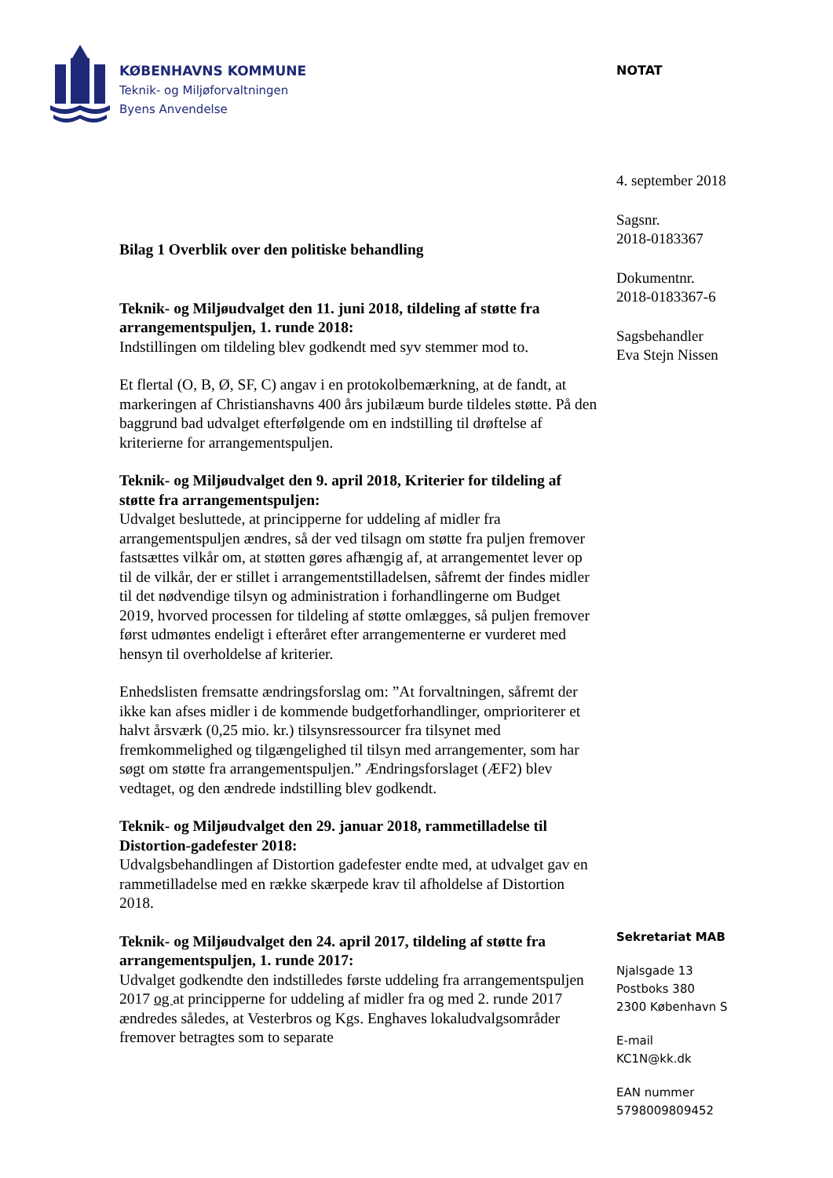KØBENHAVNS KOMMUNE
Teknik- og Miljøforvaltningen
Byens Anvendelse
NOTAT
4. september 2018
Sagsnr.
2018-0183367
Dokumentnr.
2018-0183367-6
Sagsbehandler
Eva Stejn Nissen
Bilag 1 Overblik over den politiske behandling
Teknik- og Miljøudvalget den 11. juni 2018, tildeling af støtte fra arrangementspuljen, 1. runde 2018:
Indstillingen om tildeling blev godkendt med syv stemmer mod to.
Et flertal (O, B, Ø, SF, C) angav i en protokolbemærkning, at de fandt, at markeringen af Christianshavns 400 års jubilæum burde tildeles støtte. På den baggrund bad udvalget efterfølgende om en indstilling til drøftelse af kriterierne for arrangementspuljen.
Teknik- og Miljøudvalget den 9. april 2018, Kriterier for tildeling af støtte fra arrangementspuljen:
Udvalget besluttede, at principperne for uddeling af midler fra arrangementspuljen ændres, så der ved tilsagn om støtte fra puljen fremover fastsættes vilkår om, at støtten gøres afhængig af, at arrangementet lever op til de vilkår, der er stillet i arrangementstilladelsen, såfremt der findes midler til det nødvendige tilsyn og administration i forhandlingerne om Budget 2019, hvorved processen for tildeling af støtte omlægges, så puljen fremover først udmøntes endeligt i efteråret efter arrangementerne er vurderet med hensyn til overholdelse af kriterier.
Enhedslisten fremsatte ændringsforslag om: ”At forvaltningen, såfremt der ikke kan afses midler i de kommende budgetforhandlinger, omprioriterer et halvt årsværk (0,25 mio. kr.) tilsynsressourcer fra tilsynet med fremkommelighed og tilgængelighed til tilsyn med arrangementer, som har søgt om støtte fra arrangementspuljen.” Ændringsforslaget (ÆF2) blev vedtaget, og den ændrede indstilling blev godkendt.
Teknik- og Miljøudvalget den 29. januar 2018, rammetilladelse til Distortion-gadefester 2018:
Udvalgsbehandlingen af Distortion gadefester endte med, at udvalget gav en rammetilladelse med en række skærpede krav til afholdelse af Distortion 2018.
Teknik- og Miljøudvalget den 24. april 2017, tildeling af støtte fra arrangementspuljen, 1. runde 2017:
Udvalget godkendte den indstilledes første uddeling fra arrangementspuljen 2017 og at principperne for uddeling af midler fra og med 2. runde 2017 ændredes således, at Vesterbros og Kgs. Enghaves lokaludvalgsområder fremover betragtes som to separate
Sekretariat MAB
Njalsgade 13
Postboks 380
2300 København S
E-mail
KC1N@kk.dk
EAN nummer
5798009809452